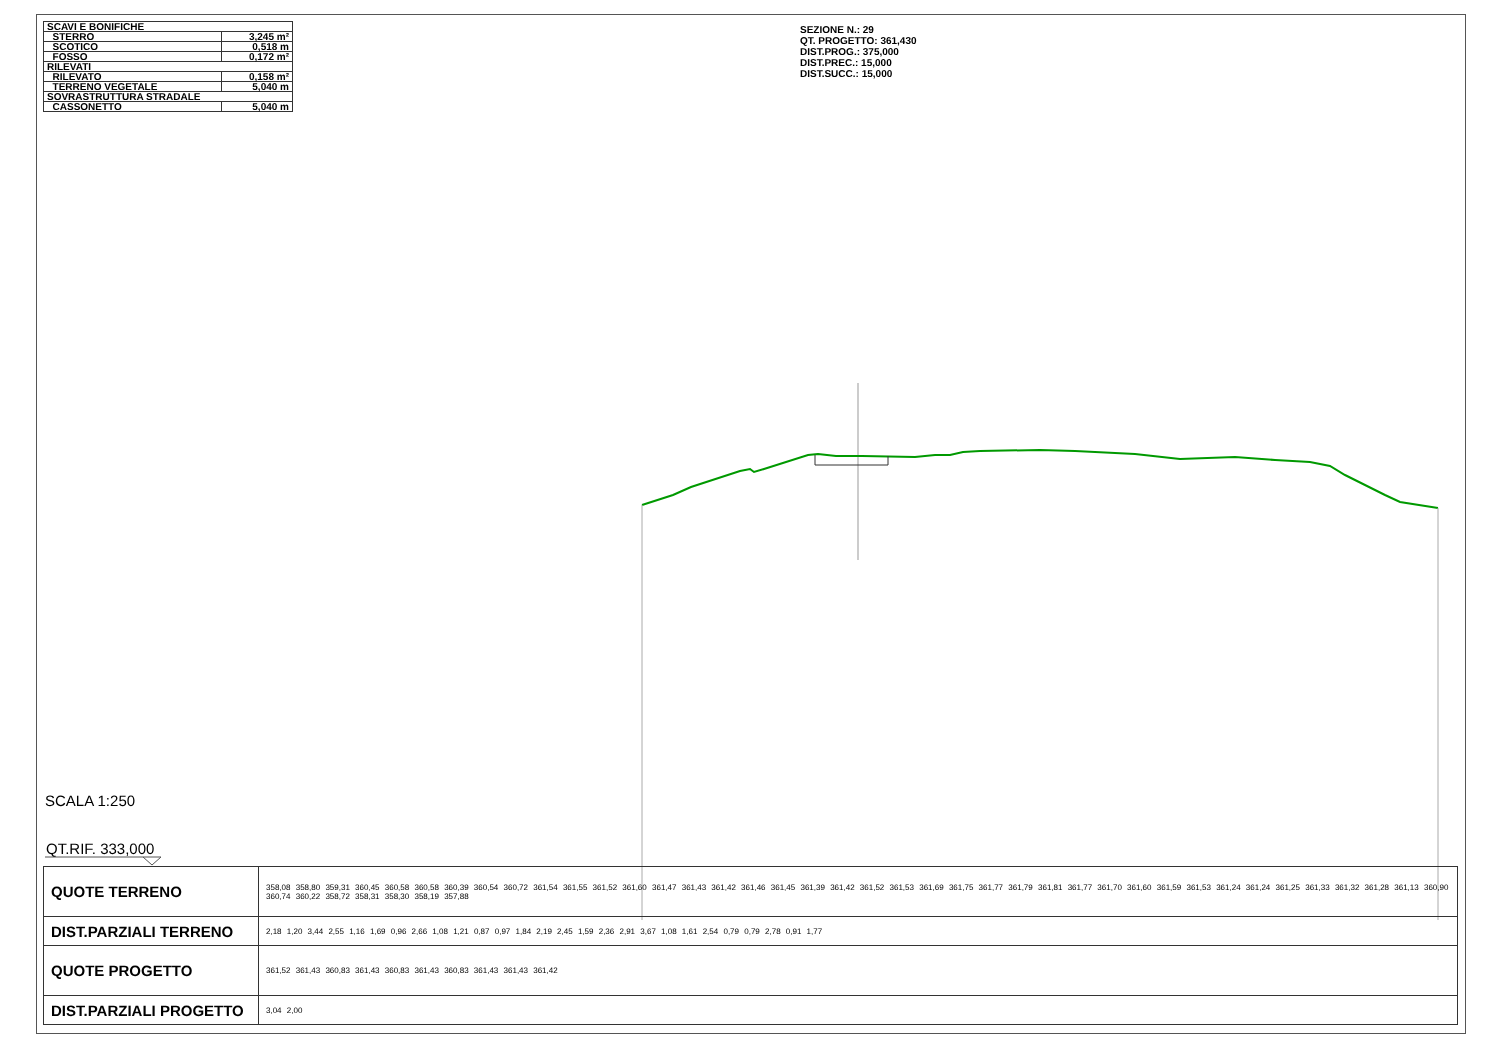| SCAVI E BONIFICHE | |
| STERRO | 3,245 m² |
| SCOTICO | 0,518 m |
| FOSSO | 0,172 m² |
| RILEVATI | |
| RILEVATO | 0,158 m² |
| TERRENO VEGETALE | 5,040 m |
| SOVRASTRUTTURA STRADALE | |
| CASSONETTO | 5,040 m |
SEZIONE N.: 29
QT. PROGETTO: 361,430
DIST.PROG.: 375,000
DIST.PREC.: 15,000
DIST.SUCC.: 15,000
SCALA 1:250
QT.RIF. 333,000
| QUOTE TERRENO | 358,08 358,80 359,31 360,45 360,58 360,58 360,39 360,54 360,72 361,54 361,55 361,52 361,60 361,47 361,43 361,42 361,46 361,45 361,39 361,42 361,52 361,53 361,69 361,75 361,77 361,79 361,81 361,77 361,70 361,60 361,59 361,53 361,24 361,24 361,25 361,33 361,32 361,28 361,13 360,90 360,74 360,22 358,72 358,31 358,30 358,19 357,88 |
| DIST.PARZIALI TERRENO | 2,18 1,20 3,44 2,55 1,16 1,69 0,96 2,66 1,08 1,21 0,87 0,97 1,84 2,19 2,45 1,59 2,36 2,91 3,67 1,08 1,61 2,54 0,79 0,79 2,78 0,91 1,77 |
| QUOTE PROGETTO | 361,52 361,43 360,83 361,43 360,83 361,43 360,83 361,43 361,43 361,42 |
| DIST.PARZIALI PROGETTO | 3,04 2,00 |